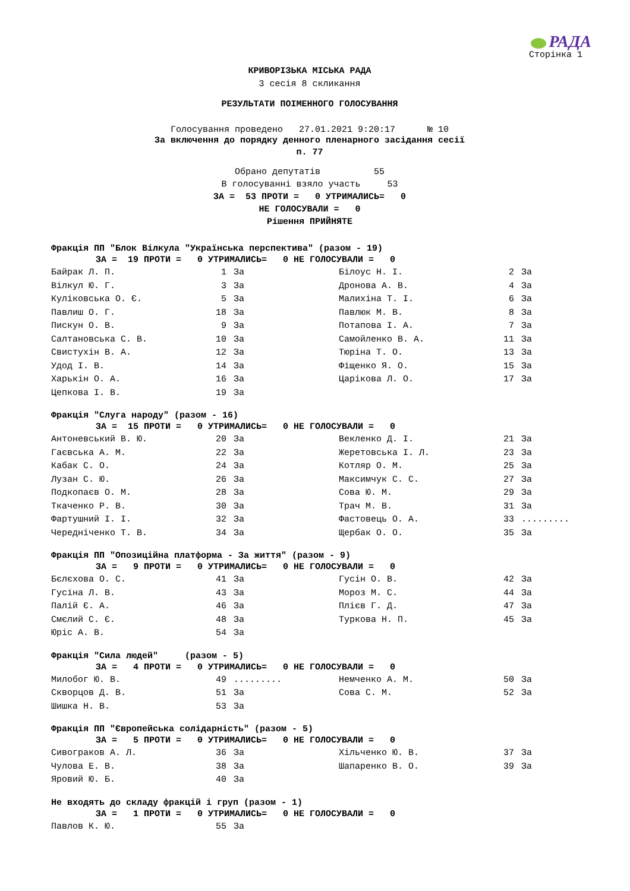РАДА
Сторінка 1
КРИВОРІЗЬКА МІСЬКА РАДА
3 сесія 8 скликання
РЕЗУЛЬТАТИ ПОІМЕННОГО ГОЛОСУВАННЯ
Голосування проведено 27.01.2021 9:20:17 № 10
За включення до порядку денного пленарного засідання сесії
п. 77
Обрано депутатів 55 В голосуванні взяло участь 53 ЗА = 53 ПРОТИ = 0 УТРИМАЛИСЬ= 0 НЕ ГОЛОСУВАЛИ = 0 Рішення ПРИЙНЯТЕ
Фракція ПП "Блок Вілкула "Українська перспектива" (разом - 19)
ЗА = 19 ПРОТИ = 0 УТРИМАЛИСЬ= 0 НЕ ГОЛОСУВАЛИ = 0
| Байрак Л. П. | 1 | За | Білоус Н. І. | 2 | За |
| Вілкул Ю. Г. | 3 | За | Дронова А. В. | 4 | За |
| Куліковська О. Є. | 5 | За | Малихіна Т. І. | 6 | За |
| Павлиш О. Г. | 18 | За | Павлюк М. В. | 8 | За |
| Пискун О. В. | 9 | За | Потапова І. А. | 7 | За |
| Салтановська С. В. | 10 | За | Самойленко В. А. | 11 | За |
| Свистухін В. А. | 12 | За | Тюріна Т. О. | 13 | За |
| Удод І. В. | 14 | За | Фіщенко Я. О. | 15 | За |
| Харькін О. А. | 16 | За | Царікова Л. О. | 17 | За |
| Цепкова І. В. | 19 | За | | | |
Фракція "Слуга народу" (разом - 16)
ЗА = 15 ПРОТИ = 0 УТРИМАЛИСЬ= 0 НЕ ГОЛОСУВАЛИ = 0
| Антоневський В. Ю. | 20 | За | Векленко Д. І. | 21 | За |
| Гаєвська А. М. | 22 | За | Жеретовська І. Л. | 23 | За |
| Кабак С. О. | 24 | За | Котляр О. М. | 25 | За |
| Лузан С. Ю. | 26 | За | Максимчук С. С. | 27 | За |
| Подкопаєв О. М. | 28 | За | Сова Ю. М. | 29 | За |
| Ткаченко Р. В. | 30 | За | Трач М. В. | 31 | За |
| Фартушний І. І. | 32 | За | Фастовець О. А. | 33 | ......... |
| Чередніченко Т. В. | 34 | За | Щербак О. О. | 35 | За |
Фракція ПП "Опозиційна платформа - За життя" (разом - 9)
ЗА = 9 ПРОТИ = 0 УТРИМАЛИСЬ= 0 НЕ ГОЛОСУВАЛИ = 0
| Бєлєхова О. С. | 41 | За | Гусін О. В. | 42 | За |
| Гусіна Л. В. | 43 | За | Мороз М. С. | 44 | За |
| Палій Є. А. | 46 | За | Плієв Г. Д. | 47 | За |
| Смєлий С. Є. | 48 | За | Туркова Н. П. | 45 | За |
| Юріс А. В. | 54 | За | | | |
Фракція "Сила людей" (разом - 5)
ЗА = 4 ПРОТИ = 0 УТРИМАЛИСЬ= 0 НЕ ГОЛОСУВАЛИ = 0
| Милобог Ю. В. | 49 | ......... | Немченко А. М. | 50 | За |
| Скворцов Д. В. | 51 | За | Сова С. М. | 52 | За |
| Шишка Н. В. | 53 | За | | | |
Фракція ПП "Європейська солідарність" (разом - 5)
ЗА = 5 ПРОТИ = 0 УТРИМАЛИСЬ= 0 НЕ ГОЛОСУВАЛИ = 0
| Сивограков А. Л. | 36 | За | Хільченко Ю. В. | 37 | За |
| Чулова Е. В. | 38 | За | Шапаренко В. О. | 39 | За |
| Яровий Ю. Б. | 40 | За | | | |
Не входять до складу фракцій і груп (разом - 1)
ЗА = 1 ПРОТИ = 0 УТРИМАЛИСЬ= 0 НЕ ГОЛОСУВАЛИ = 0
| Павлов К. Ю. | 55 | За | | | |